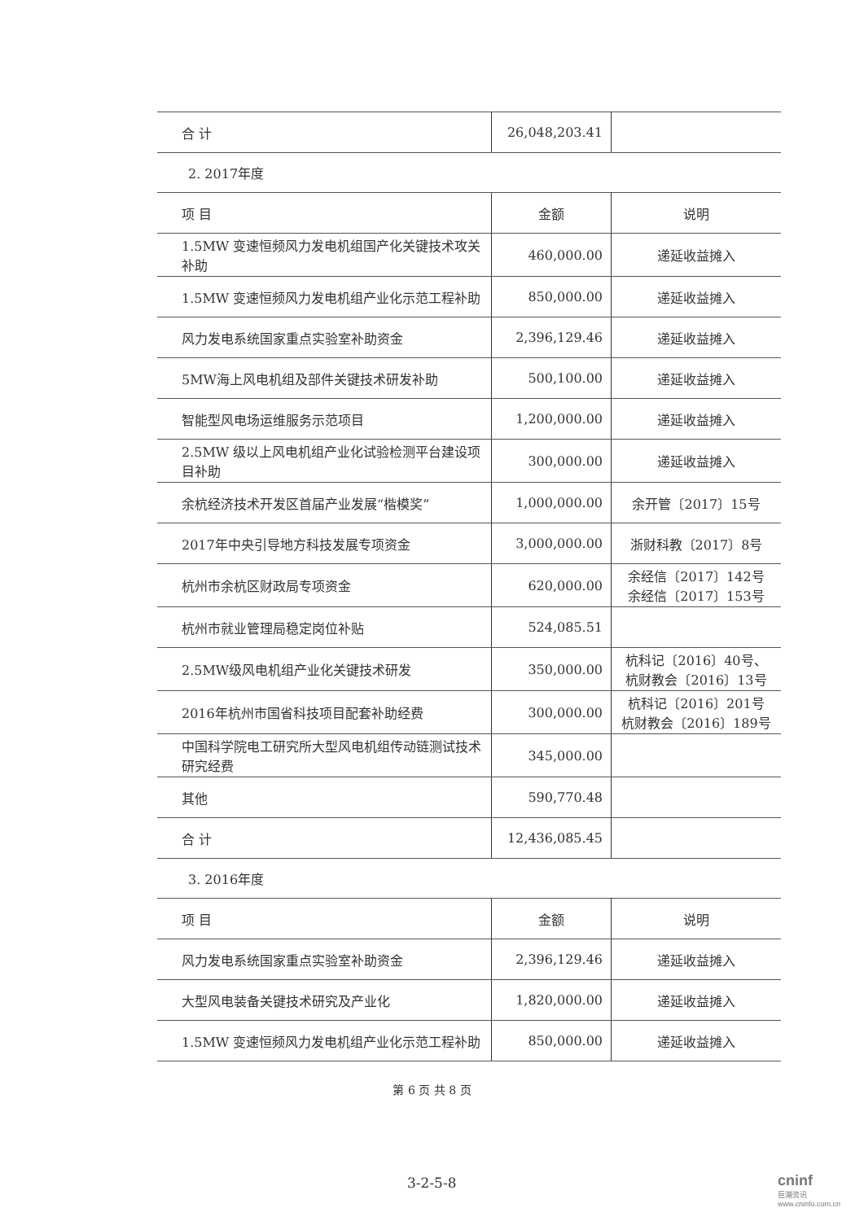| 合 计 | 26,048,203.41 | |
2. 2017年度
| 项 目 | 金额 | 说明 |
| --- | --- | --- |
| 1.5MW 变速恒频风力发电机组国产化关键技术攻关补助 | 460,000.00 | 递延收益摊入 |
| 1.5MW 变速恒频风力发电机组产业化示范工程补助 | 850,000.00 | 递延收益摊入 |
| 风力发电系统国家重点实验室补助资金 | 2,396,129.46 | 递延收益摊入 |
| 5MW海上风电机组及部件关键技术研发补助 | 500,100.00 | 递延收益摊入 |
| 智能型风电场运维服务示范项目 | 1,200,000.00 | 递延收益摊入 |
| 2.5MW 级以上风电机组产业化试验检测平台建设项目补助 | 300,000.00 | 递延收益摊入 |
| 余杭经济技术开发区首届产业发展“楷模奖” | 1,000,000.00 | 余开管〔2017〕15号 |
| 2017年中央引导地方科技发展专项资金 | 3,000,000.00 | 浙财科教〔2017〕8号 |
| 杭州市余杭区财政局专项资金 | 620,000.00 | 余经信〔2017〕142号 余经信〔2017〕153号 |
| 杭州市就业管理局稳定岗位补贴 | 524,085.51 | |
| 2.5MW级风电机组产业化关键技术研发 | 350,000.00 | 杭科记〔2016〕40号、 杭财教会〔2016〕13号 |
| 2016年杭州市国省科技项目配套补助经费 | 300,000.00 | 杭科记〔2016〕201号 杭财教会〔2016〕189号 |
| 中国科学院电工研究所大型风电机组传动链测试技术研究经费 | 345,000.00 | |
| 其他 | 590,770.48 | |
| 合 计 | 12,436,085.45 | |
3. 2016年度
| 项 目 | 金额 | 说明 |
| --- | --- | --- |
| 风力发电系统国家重点实验室补助资金 | 2,396,129.46 | 递延收益摊入 |
| 大型风电装备关键技术研究及产业化 | 1,820,000.00 | 递延收益摊入 |
| 1.5MW 变速恒频风力发电机组产业化示范工程补助 | 850,000.00 | 递延收益摊入 |
第 6 页 共 8 页
3-2-5-8 cninf
巨潮资讯 www.cninfo.com.cn